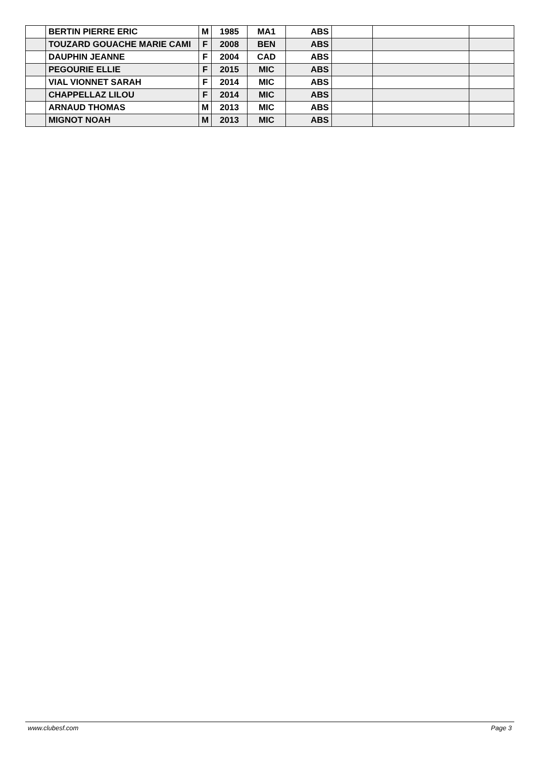| | BERTIN PIERRE ERIC | M | 1985 | MA1 | ABS | | | |
| | TOUZARD GOUACHE MARIE CAMI | F | 2008 | BEN | ABS | | | |
| | DAUPHIN JEANNE | F | 2004 | CAD | ABS | | | |
| | PEGOURIE ELLIE | F | 2015 | MIC | ABS | | | |
| | VIAL VIONNET SARAH | F | 2014 | MIC | ABS | | | |
| | CHAPPELLAZ LILOU | F | 2014 | MIC | ABS | | | |
| | ARNAUD THOMAS | M | 2013 | MIC | ABS | | | |
| | MIGNOT NOAH | M | 2013 | MIC | ABS | | | |
www.clubesf.com Page 3